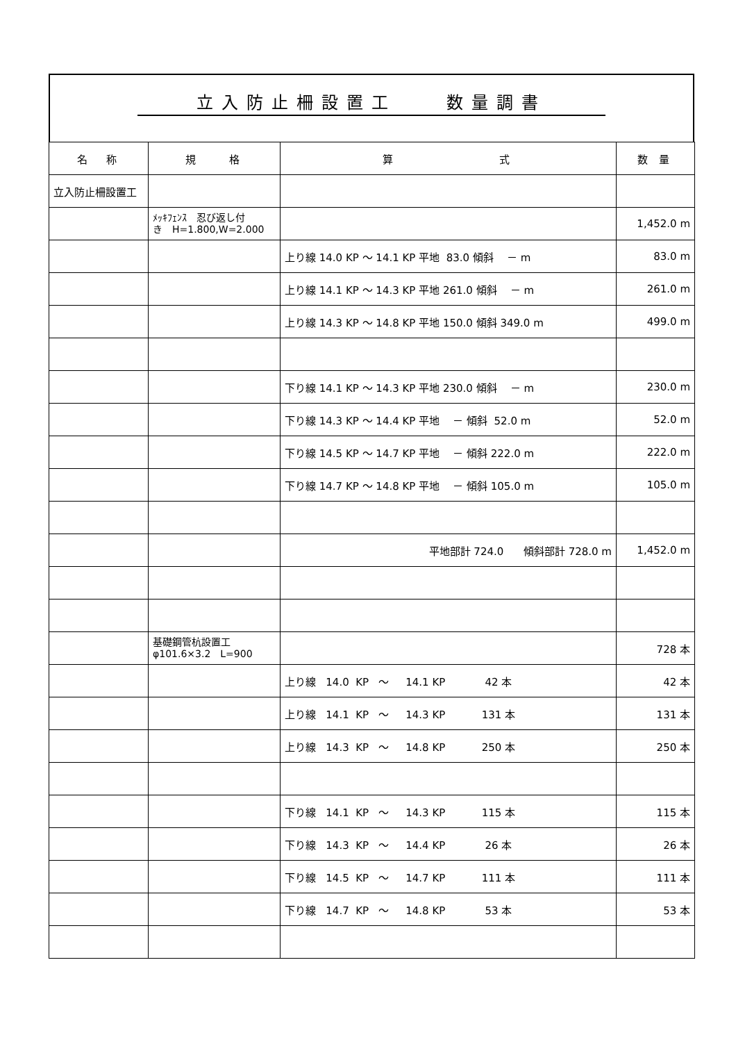立入防止柵設置工　　数量調書
| 名 称 | 規 格 | 算 式 | 数 量 |
| --- | --- | --- | --- |
| 立入防止柵設置工 | | | |
| | ﾒｯｷﾌｪﾝｽ 忍び返し付 き H=1.800,W=2.000 | | 1,452.0 m |
| | | 上り線 14.0 KP ～ 14.1 KP 平地 83.0 傾斜 － m | 83.0 m |
| | | 上り線 14.1 KP ～ 14.3 KP 平地 261.0 傾斜 － m | 261.0 m |
| | | 上り線 14.3 KP ～ 14.8 KP 平地 150.0 傾斜 349.0 m | 499.0 m |
| | | 下り線 14.1 KP ～ 14.3 KP 平地 230.0 傾斜 － m | 230.0 m |
| | | 下り線 14.3 KP ～ 14.4 KP 平地 － 傾斜 52.0 m | 52.0 m |
| | | 下り線 14.5 KP ～ 14.7 KP 平地 － 傾斜 222.0 m | 222.0 m |
| | | 下り線 14.7 KP ～ 14.8 KP 平地 － 傾斜 105.0 m | 105.0 m |
| | | 平地部計 724.0 傾斜部計 728.0 m | 1,452.0 m |
| | 基礎鋼管杭設置工 φ101.6×3.2 L=900 | | 728 本 |
| | | 上り線 14.0 KP ～ 14.1 KP 42 本 | 42 本 |
| | | 上り線 14.1 KP ～ 14.3 KP 131 本 | 131 本 |
| | | 上り線 14.3 KP ～ 14.8 KP 250 本 | 250 本 |
| | | 下り線 14.1 KP ～ 14.3 KP 115 本 | 115 本 |
| | | 下り線 14.3 KP ～ 14.4 KP 26 本 | 26 本 |
| | | 下り線 14.5 KP ～ 14.7 KP 111 本 | 111 本 |
| | | 下り線 14.7 KP ～ 14.8 KP 53 本 | 53 本 |